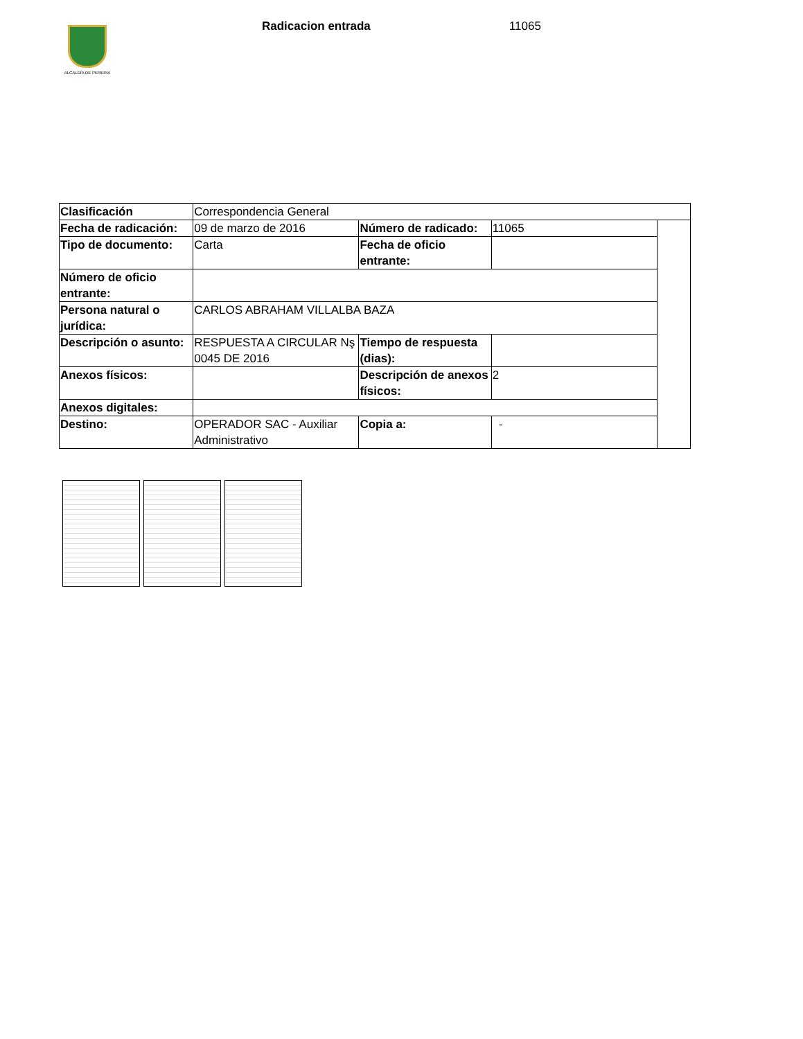ALCALDÍA DE PEREIRA
Radicacion entrada 11065
| Clasificación | Correspondencia General | | | |
| Fecha de radicación: | 09 de marzo de 2016 | Número de radicado: | 11065 | |
| Tipo de documento: | Carta | Fecha de oficio entrante: | | |
| Número de oficio entrante: | | | | |
| Persona natural o jurídica: | CARLOS ABRAHAM VILLALBA BAZA | | | |
| Descripción o asunto: | RESPUESTA A CIRCULAR Nş 0045 DE 2016 | Tiempo de respuesta (dias): | | |
| Anexos físicos: | | Descripción de anexos físicos: | 2 | |
| Anexos digitales: | | | | |
| Destino: | OPERADOR SAC - Auxiliar Administrativo | Copia a: | - | |